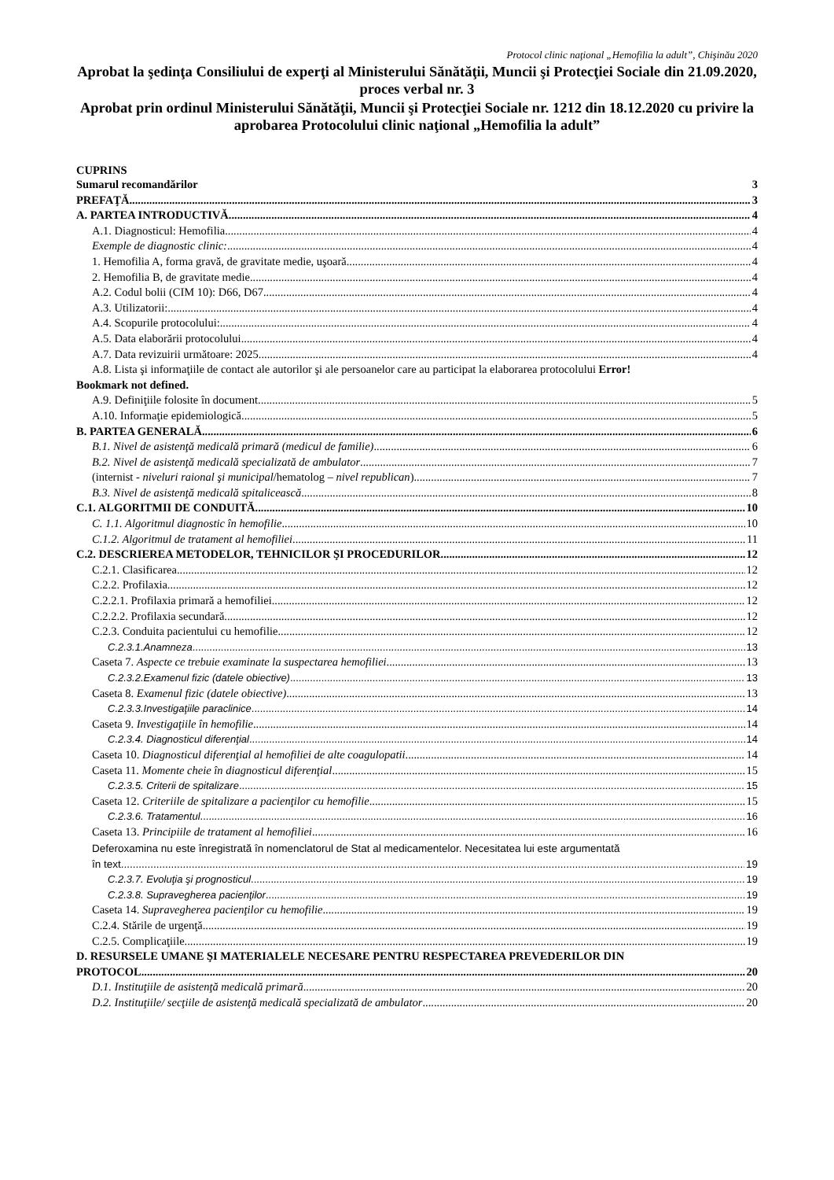Protocol clinic naţional „Hemofilia la adult”, Chişinău 2020
Aprobat la şedinţa Consiliului de experţi al Ministerului Sănătăţii, Muncii şi Protecţiei Sociale din 21.09.2020, proces verbal nr. 3
Aprobat prin ordinul Ministerului Sănătăţii, Muncii şi Protecţiei Sociale nr. 1212 din 18.12.2020 cu privire la aprobarea Protocolului clinic naţional „Hemofilia la adult”
CUPRINS
Sumarul recomandărilor 3
PREFAŢĂ 3
A. PARTEA INTRODUCTIVĂ 4
A.1. Diagnosticul: Hemofilia 4
Exemple de diagnostic clinic: 4
1. Hemofilia A, forma gravă, de gravitate medie, uşoară 4
2. Hemofilia B, de gravitate medie. 4
A.2. Codul bolii (CIM 10): D66, D67 4
A.3. Utilizatorii: 4
A.4. Scopurile protocolului: 4
A.5. Data elaborării protocolului 4
A.7. Data revizuirii următoare: 2025 4
A.8. Lista şi informaţiile de contact ale autorilor şi ale persoanelor care au participat la elaborarea protocolului Error!
Bookmark not defined.
A.9. Definiţiile folosite în document 5
A.10. Informaţie epidemiologică 5
B. PARTEA GENERALĂ 6
B.1. Nivel de asistenţă medicală primară (medicul de familie) 6
B.2. Nivel de asistenţă medicală specializată de ambulator 7
(internist - niveluri raional şi municipal/hematolog – nivel republican) 7
B.3. Nivel de asistenţă medicală spitalicească 8
C.1. ALGORITMII DE CONDUITĂ 10
C. 1.1. Algoritmul diagnostic în hemofilie 10
C.1.2. Algoritmul de tratament al hemofiliei 11
C.2. DESCRIEREA METODELOR, TEHNICILOR ŞI PROCEDURILOR 12
C.2.1. Clasificarea 12
C.2.2. Profilaxia 12
C.2.2.1. Profilaxia primară a hemofiliei 12
C.2.2.2. Profilaxia secundară 12
C.2.3. Conduita pacientului cu hemofilie 12
C.2.3.1.Anamneza 13
Caseta 7. Aspecte ce trebuie examinate la suspectarea hemofiliei 13
C.2.3.2.Examenul fizic (datele obiective) 13
Caseta 8. Examenul fizic (datele obiective) 13
C.2.3.3.Investigaţiile paraclinice 14
Caseta 9. Investigaţiile în hemofilie 14
C.2.3.4. Diagnosticul diferenţial 14
Caseta 10. Diagnosticul diferenţial al hemofiliei de alte coagulopatii 14
Caseta 11. Momente cheie în diagnosticul diferenţial 15
C.2.3.5. Criterii de spitalizare 15
Caseta 12. Criteriile de spitalizare a pacienţilor cu hemofilie 15
C.2.3.6. Tratamentul 16
Caseta 13. Principiile de tratament al hemofiliei 16
Deferoxamina nu este înregistrată în nomenclatorul de Stat al medicamentelor. Necesitatea lui este argumentată
în text. 19
C.2.3.7. Evoluţia şi prognosticul 19
C.2.3.8. Supravegherea pacienţilor 19
Caseta 14. Supravegherea pacienţilor cu hemofilie 19
C.2.4. Stările de urgenţă 19
C.2.5. Complicaţiile 19
D. RESURSELE UMANE ŞI MATERIALELE NECESARE PENTRU RESPECTAREA PREVEDERILOR DIN
PROTOCOL 20
D.1. Instituţiile de asistenţă medicală primară 20
D.2. Instituţiile/ secţiile de asistenţă medicală specializată de ambulator 20